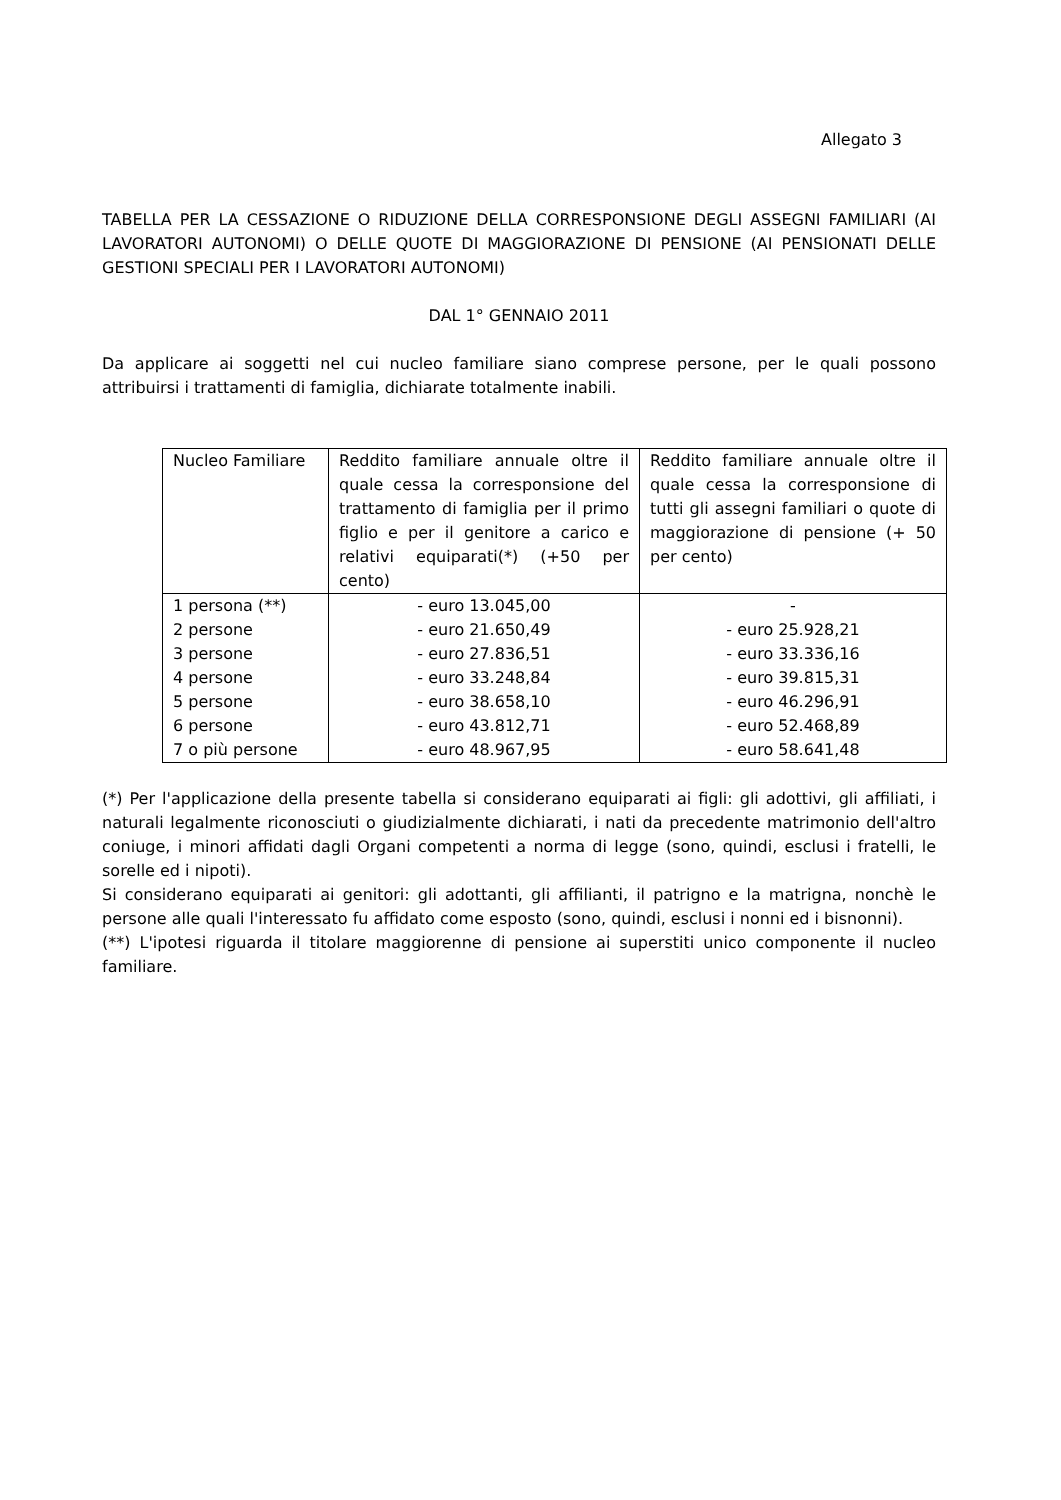Allegato 3
TABELLA PER LA CESSAZIONE O RIDUZIONE DELLA CORRESPONSIONE DEGLI ASSEGNI FAMILIARI (AI LAVORATORI AUTONOMI) O DELLE QUOTE DI MAGGIORAZIONE DI PENSIONE (AI PENSIONATI DELLE GESTIONI SPECIALI PER I LAVORATORI AUTONOMI)
DAL 1° GENNAIO 2011
Da applicare ai soggetti nel cui nucleo familiare siano comprese persone, per le quali possono attribuirsi i trattamenti di famiglia, dichiarate totalmente inabili.
| Nucleo Familiare | Reddito familiare annuale oltre il quale cessa la corresponsione del trattamento di famiglia per il primo figlio e per il genitore a carico e relativi equiparati(*) (+50 per cento) | Reddito familiare annuale oltre il quale cessa la corresponsione di tutti gli assegni familiari o quote di maggiorazione di pensione (+ 50 per cento) |
| 1 persona (**) 2 persone 3 persone 4 persone 5 persone 6 persone 7 o più persone | - euro 13.045,00 - euro 21.650,49 - euro 27.836,51 - euro 33.248,84 - euro 38.658,10 - euro 43.812,71 - euro 48.967,95 | - - euro 25.928,21 - euro 33.336,16 - euro 39.815,31 - euro 46.296,91 - euro 52.468,89 - euro 58.641,48 |
(*) Per l'applicazione della presente tabella si considerano equiparati ai figli: gli adottivi, gli affiliati, i naturali legalmente riconosciuti o giudizialmente dichiarati, i nati da precedente matrimonio dell'altro coniuge, i minori affidati dagli Organi competenti a norma di legge (sono, quindi, esclusi i fratelli, le sorelle ed i nipoti).
Si considerano equiparati ai genitori: gli adottanti, gli affilianti, il patrigno e la matrigna, nonchè le persone alle quali l'interessato fu affidato come esposto (sono, quindi, esclusi i nonni ed i bisnonni).
(**) L'ipotesi riguarda il titolare maggiorenne di pensione ai superstiti unico componente il nucleo familiare.